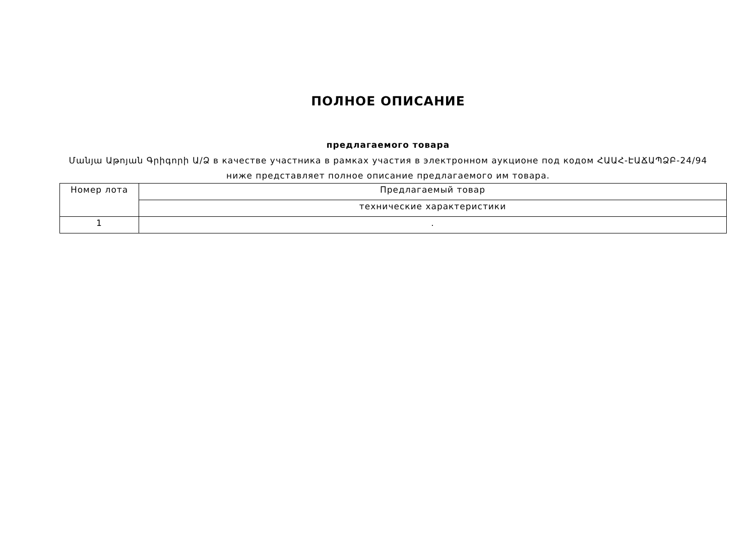ПОЛНОЕ ОПИСАНИЕ
предлагаемого товара
Մանյա Աթոյան Գրիգորի Ա/Ձ в качестве участника в рамках участия в электронном аукционе под кодом ՀԱԱՀ-ԷԱՃԱՊՁԲ-24/94
ниже представляет полное описание предлагаемого им товара.
| Номер лота | Предлагаемый товар |
| --- | --- |
| | технические характеристики |
| 1 | . |